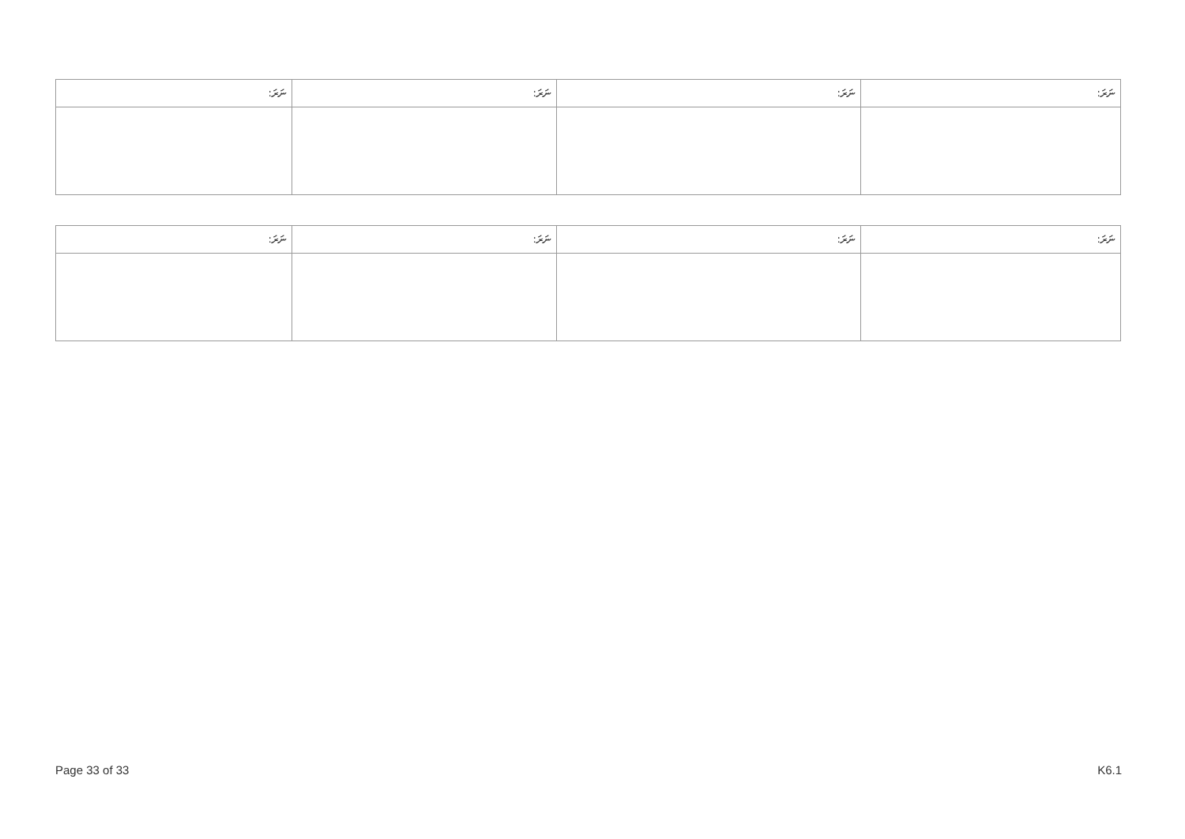| ނަރަ: | ނަރަ: | ނަރަ: | ނަރަ: |
| --- | --- | --- | --- |
| ނަރަ: | ނަރަ: | ނަރަ: | ނަރަ: |
| --- | --- | --- | --- |
Page 33 of 33 K6.1